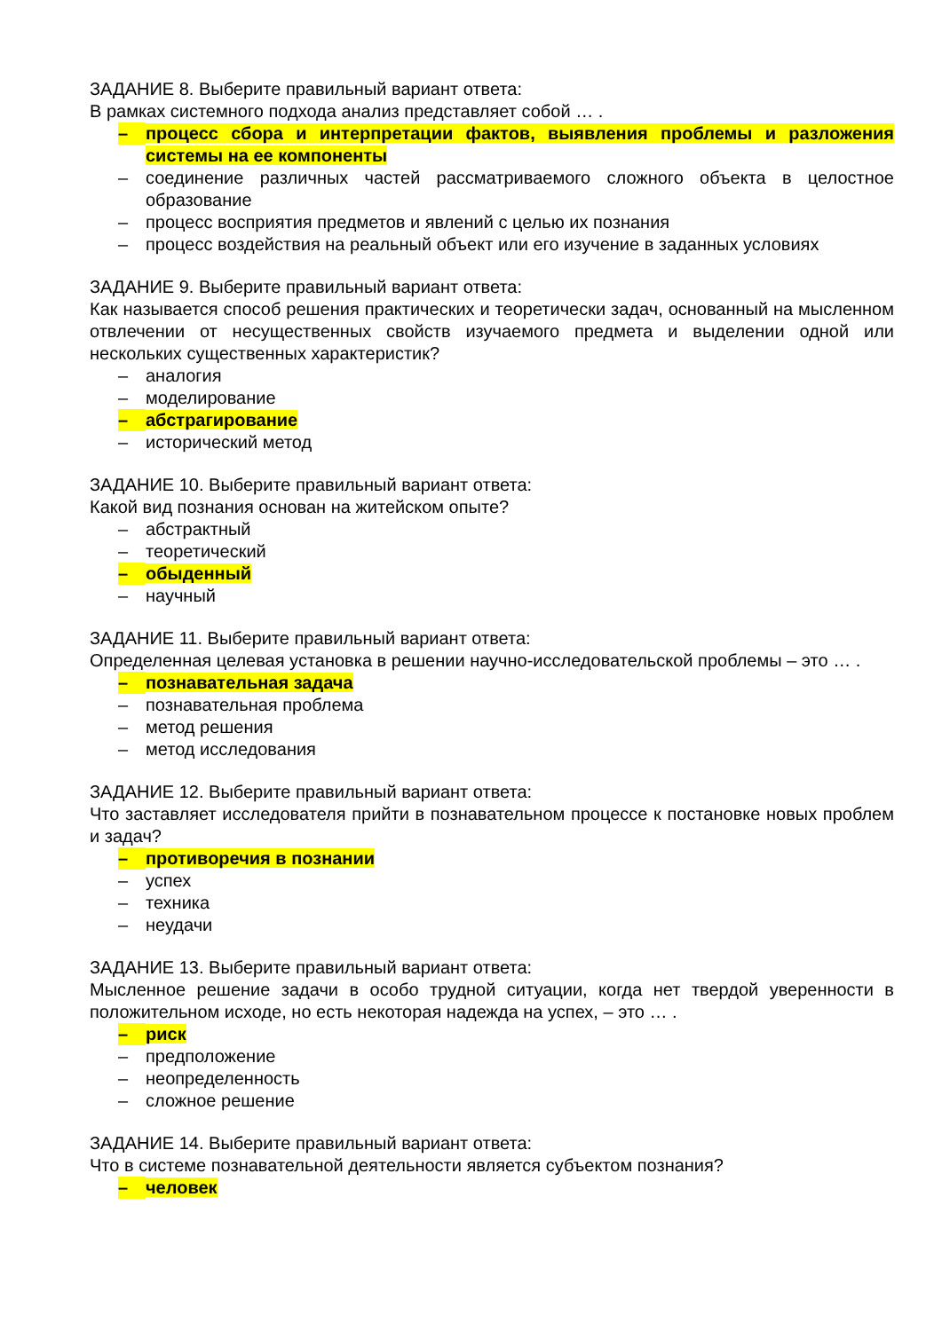ЗАДАНИЕ 8. Выберите правильный вариант ответа:
В рамках системного подхода анализ представляет собой … .
– процесс сбора и интерпретации фактов, выявления проблемы и разложения системы на ее компоненты
– соединение различных частей рассматриваемого сложного объекта в целостное образование
– процесс восприятия предметов и явлений с целью их познания
– процесс воздействия на реальный объект или его изучение в заданных условиях
ЗАДАНИЕ 9. Выберите правильный вариант ответа:
Как называется способ решения практических и теоретически задач, основанный на мысленном отвлечении от несущественных свойств изучаемого предмета и выделении одной или нескольких существенных характеристик?
– аналогия
– моделирование
– абстрагирование
– исторический метод
ЗАДАНИЕ 10. Выберите правильный вариант ответа:
Какой вид познания основан на житейском опыте?
– абстрактный
– теоретический
– обыденный
– научный
ЗАДАНИЕ 11. Выберите правильный вариант ответа:
Определенная целевая установка в решении научно-исследовательской проблемы – это … .
– познавательная задача
– познавательная проблема
– метод решения
– метод исследования
ЗАДАНИЕ 12. Выберите правильный вариант ответа:
Что заставляет исследователя прийти в познавательном процессе к постановке новых проблем и задач?
– противоречия в познании
– успех
– техника
– неудачи
ЗАДАНИЕ 13. Выберите правильный вариант ответа:
Мысленное решение задачи в особо трудной ситуации, когда нет твердой уверенности в положительном исходе, но есть некоторая надежда на успех, – это … .
– риск
– предположение
– неопределенность
– сложное решение
ЗАДАНИЕ 14. Выберите правильный вариант ответа:
Что в системе познавательной деятельности является субъектом познания?
– человек